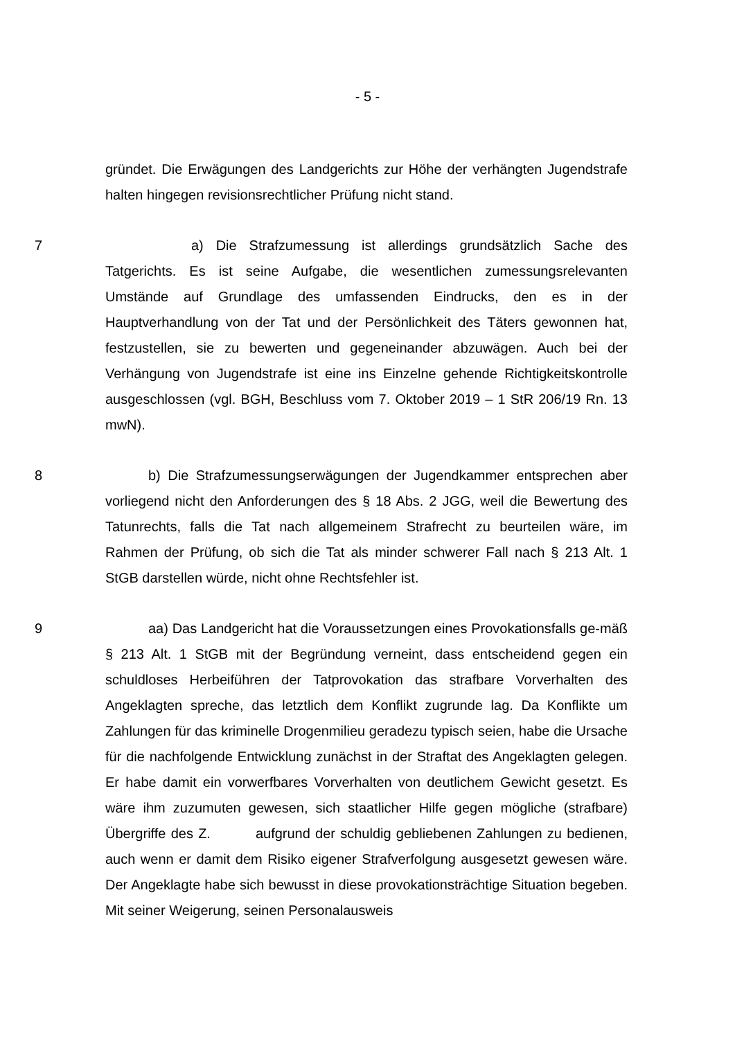- 5 -
gründet. Die Erwägungen des Landgerichts zur Höhe der verhängten Jugendstrafe halten hingegen revisionsrechtlicher Prüfung nicht stand.
7 a) Die Strafzumessung ist allerdings grundsätzlich Sache des Tatgerichts. Es ist seine Aufgabe, die wesentlichen zumessungsrelevanten Umstände auf Grundlage des umfassenden Eindrucks, den es in der Hauptverhandlung von der Tat und der Persönlichkeit des Täters gewonnen hat, festzustellen, sie zu bewerten und gegeneinander abzuwägen. Auch bei der Verhängung von Jugendstrafe ist eine ins Einzelne gehende Richtigkeitskontrolle ausgeschlossen (vgl. BGH, Beschluss vom 7. Oktober 2019 – 1 StR 206/19 Rn. 13 mwN).
8 b) Die Strafzumessungserwägungen der Jugendkammer entsprechen aber vorliegend nicht den Anforderungen des § 18 Abs. 2 JGG, weil die Bewertung des Tatunrechts, falls die Tat nach allgemeinem Strafrecht zu beurteilen wäre, im Rahmen der Prüfung, ob sich die Tat als minder schwerer Fall nach § 213 Alt. 1 StGB darstellen würde, nicht ohne Rechtsfehler ist.
9 aa) Das Landgericht hat die Voraussetzungen eines Provokationsfalls ge-mäß § 213 Alt. 1 StGB mit der Begründung verneint, dass entscheidend gegen ein schuldloses Herbeiführen der Tatprovokation das strafbare Vorverhalten des Angeklagten spreche, das letztlich dem Konflikt zugrunde lag. Da Konflikte um Zahlungen für das kriminelle Drogenmilieu geradezu typisch seien, habe die Ursache für die nachfolgende Entwicklung zunächst in der Straftat des Angeklagten gelegen. Er habe damit ein vorwerfbares Vorverhalten von deutlichem Gewicht gesetzt. Es wäre ihm zuzumuten gewesen, sich staatlicher Hilfe gegen mögliche (strafbare) Übergriffe des Z. aufgrund der schuldig gebliebenen Zahlungen zu bedienen, auch wenn er damit dem Risiko eigener Strafverfolgung ausgesetzt gewesen wäre. Der Angeklagte habe sich bewusst in diese provokationsträchtige Situation begeben. Mit seiner Weigerung, seinen Personalausweis